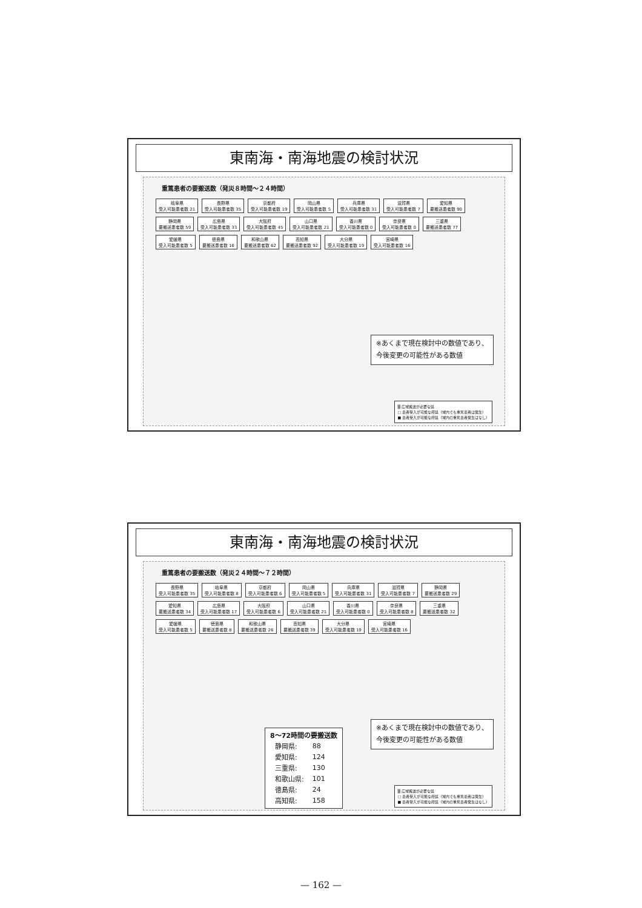東南海・南海地震の検討状況
重篤患者の要搬送数（発災８時間～２４時間）
岐阜県
受入可能患者数 21
長野県
受入可能患者数 35
京都府
受入可能患者数 19
岡山県
受入可能患者数 5
兵庫県
受入可能患者数 31
滋賀県
受入可能患者数 7
愛知県
要搬送患者数 90
静岡県
要搬送患者数 59
広島県
受入可能患者数 33
大阪府
受入可能患者数 45
山口県
受入可能患者数 21
香川県
受入可能患者数 0
奈良県
受入可能患者数 0
三重県
要搬送患者数 77
愛媛県
受入可能患者数 5
徳島県
要搬送患者数 16
和歌山県
要搬送患者数 62
高知県
要搬送患者数 92
大分県
受入可能患者数 19
宮崎県
受入可能患者数 16
※あくまで現在検討中の数値であり、
今後変更の可能性がある数値
▒ 広域搬送が必要な県
□ 患者受入が可能な府県（域内でも重篤患者は発生）
■ 患者受入が可能な府県（域内の重篤患者発生はなし）
東南海・南海地震の検討状況
重篤患者の要搬送数（発災２４時間～７２時間）
長野県
受入可能患者数 35
岐阜県
受入可能患者数 8
京都府
受入可能患者数 6
岡山県
受入可能患者数 5
兵庫県
受入可能患者数 31
滋賀県
受入可能患者数 7
静岡県
要搬送患者数 29
愛知県
要搬送患者数 34
広島県
受入可能患者数 17
大阪府
受入可能患者数 6
山口県
受入可能患者数 21
香川県
受入可能患者数 0
奈良県
受入可能患者数 8
三重県
要搬送患者数 32
愛媛県
受入可能患者数 5
徳島県
要搬送患者数 8
和歌山県
要搬送患者数 26
高知県
要搬送患者数 39
大分県
受入可能患者数 19
宮崎県
受入可能患者数 16
※あくまで現在検討中の数値であり、
今後変更の可能性がある数値
8～72時間の要搬送数
| 静岡県: | 88 |
| 愛知県: | 124 |
| 三重県: | 130 |
| 和歌山県: | 101 |
| 徳島県: | 24 |
| 高知県: | 158 |
▒ 広域搬送が必要な県
□ 患者受入が可能な府県（域内でも重篤患者は発生）
■ 患者受入が可能な府県（域内の重篤患者発生はなし）
— 162 —